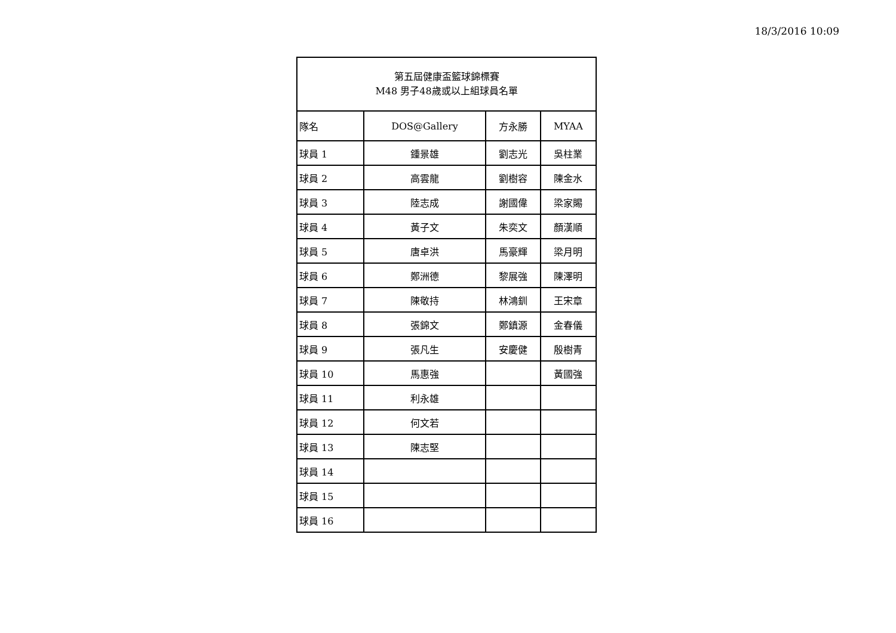18/3/2016 10:09
| 第五屆健康盃籃球錦標賽 M48 男子48歲或以上組球員名單 | | | |
| 隊名 | DOS@Gallery | 方永勝 | MYAA |
| 球員 1 | 鍾景雄 | 劉志光 | 吳柱業 |
| 球員 2 | 高雲龍 | 劉樹容 | 陳金水 |
| 球員 3 | 陸志成 | 謝國偉 | 梁家賜 |
| 球員 4 | 黃子文 | 朱奕文 | 顏漢順 |
| 球員 5 | 唐卓洪 | 馬豪輝 | 梁月明 |
| 球員 6 | 鄭洲德 | 黎展強 | 陳澤明 |
| 球員 7 | 陳敬持 | 林鴻釧 | 王宋章 |
| 球員 8 | 張錦文 | 鄭鎮源 | 金春儀 |
| 球員 9 | 張凡生 | 安慶健 | 殷樹青 |
| 球員 10 | 馬惠強 | | 黃國強 |
| 球員 11 | 利永雄 | | |
| 球員 12 | 何文若 | | |
| 球員 13 | 陳志堅 | | |
| 球員 14 | | | |
| 球員 15 | | | |
| 球員 16 | | | |